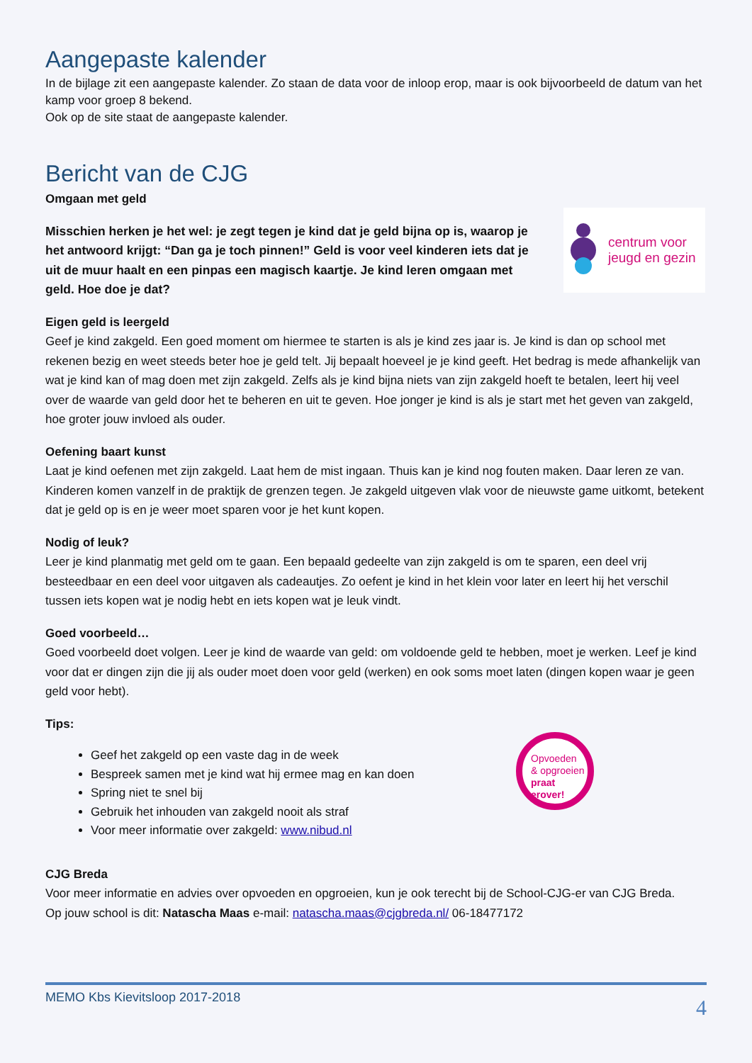Aangepaste kalender
In de bijlage zit een aangepaste kalender. Zo staan de data voor de inloop erop, maar is ook bijvoorbeeld de datum van het kamp voor groep 8 bekend.
Ook op de site staat de aangepaste kalender.
Bericht van de CJG
Omgaan met geld
centrum voor
jeugd en gezin
Misschien herken je het wel: je zegt tegen je kind dat je geld bijna op is, waarop je het antwoord krijgt: “Dan ga je toch pinnen!” Geld is voor veel kinderen iets dat je uit de muur haalt en een pinpas een magisch kaartje. Je kind leren omgaan met geld. Hoe doe je dat?
Eigen geld is leergeld
Geef je kind zakgeld. Een goed moment om hiermee te starten is als je kind zes jaar is. Je kind is dan op school met rekenen bezig en weet steeds beter hoe je geld telt. Jij bepaalt hoeveel je je kind geeft. Het bedrag is mede afhankelijk van wat je kind kan of mag doen met zijn zakgeld. Zelfs als je kind bijna niets van zijn zakgeld hoeft te betalen, leert hij veel over de waarde van geld door het te beheren en uit te geven. Hoe jonger je kind is als je start met het geven van zakgeld, hoe groter jouw invloed als ouder.
Oefening baart kunst
Laat je kind oefenen met zijn zakgeld. Laat hem de mist ingaan. Thuis kan je kind nog fouten maken. Daar leren ze van. Kinderen komen vanzelf in de praktijk de grenzen tegen. Je zakgeld uitgeven vlak voor de nieuwste game uitkomt, betekent dat je geld op is en je weer moet sparen voor je het kunt kopen.
Nodig of leuk?
Leer je kind planmatig met geld om te gaan. Een bepaald gedeelte van zijn zakgeld is om te sparen, een deel vrij besteedbaar en een deel voor uitgaven als cadeautjes. Zo oefent je kind in het klein voor later en leert hij het verschil tussen iets kopen wat je nodig hebt en iets kopen wat je leuk vindt.
Goed voorbeeld…
Goed voorbeeld doet volgen. Leer je kind de waarde van geld: om voldoende geld te hebben, moet je werken. Leef je kind voor dat er dingen zijn die jij als ouder moet doen voor geld (werken) en ook soms moet laten (dingen kopen waar je geen geld voor hebt).
Tips:
Geef het zakgeld op een vaste dag in de week
Bespreek samen met je kind wat hij ermee mag en kan doen
Spring niet te snel bij
Gebruik het inhouden van zakgeld nooit als straf
Voor meer informatie over zakgeld: www.nibud.nl
Opvoeden
& opgroeien
praat erover!
CJG Breda
Voor meer informatie en advies over opvoeden en opgroeien, kun je ook terecht bij de School-CJG-er van CJG Breda.
Op jouw school is dit: Natascha Maas e-mail: natascha.maas@cjgbreda.nl/ 06-18477172
MEMO Kbs Kievitsloop 2017-2018 4